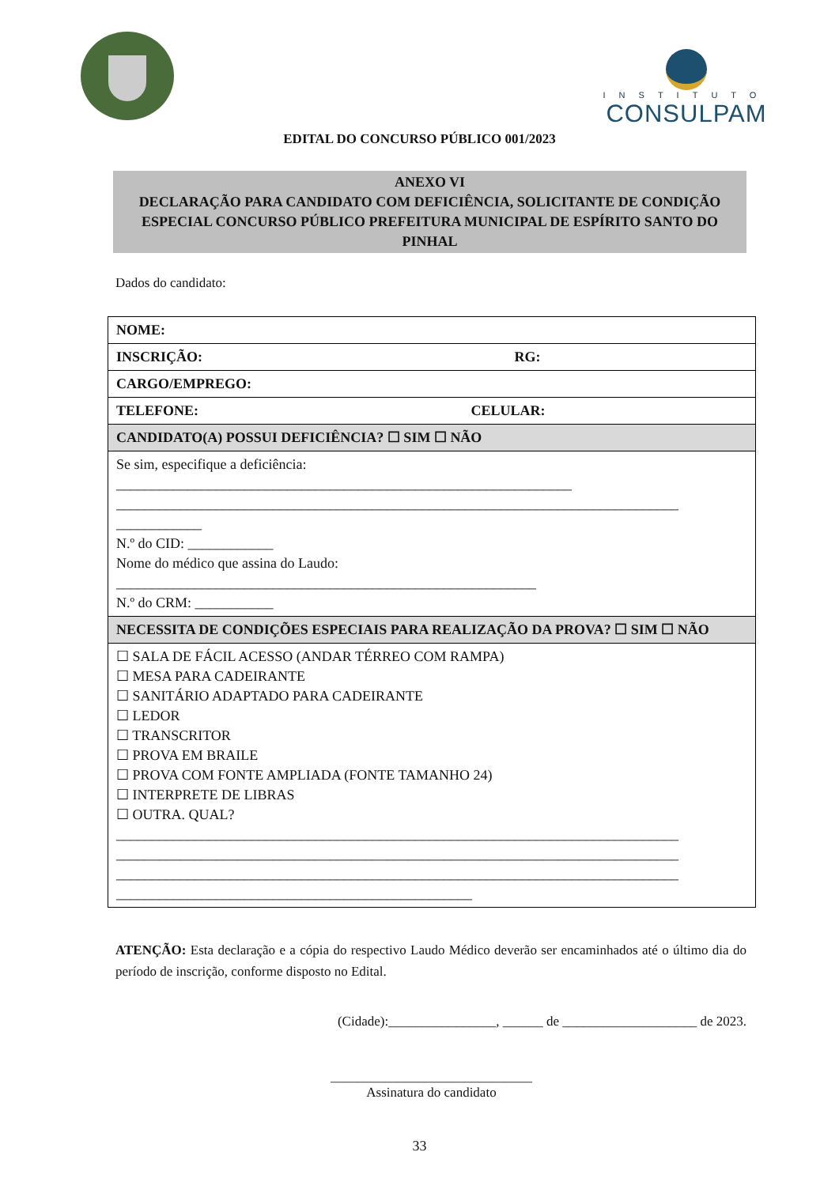INSTITUTO
CONSULPAM
EDITAL DO CONCURSO PÚBLICO 001/2023
ANEXO VI
DECLARAÇÃO PARA CANDIDATO COM DEFICIÊNCIA, SOLICITANTE DE CONDIÇÃO ESPECIAL CONCURSO PÚBLICO PREFEITURA MUNICIPAL DE ESPÍRITO SANTO DO PINHAL
Dados do candidato:
| NOME: |
| INSCRIÇÃO: RG: |
| CARGO/EMPREGO: |
| TELEFONE: CELULAR: |
| CANDIDATO(A) POSSUI DEFICIÊNCIA? ☐ SIM ☐ NÃO |
| Se sim, especifique a deficiência: ________________________________________________________________ _______________________________________________________________________________ ____________ N.º do CID: ____________ Nome do médico que assina do Laudo: ___________________________________________________________ N.º do CRM: ___________ |
| NECESSITA DE CONDIÇÕES ESPECIAIS PARA REALIZAÇÃO DA PROVA? ☐ SIM ☐ NÃO |
| ☐ SALA DE FÁCIL ACESSO (ANDAR TÉRREO COM RAMPA) ☐ MESA PARA CADEIRANTE ☐ SANITÁRIO ADAPTADO PARA CADEIRANTE ☐ LEDOR ☐ TRANSCRITOR ☐ PROVA EM BRAILE ☐ PROVA COM FONTE AMPLIADA (FONTE TAMANHO 24) ☐ INTERPRETE DE LIBRAS ☐ OUTRA. QUAL? _______________________________________________________________________________ _______________________________________________________________________________ _______________________________________________________________________________ __________________________________________________ |
ATENÇÃO: Esta declaração e a cópia do respectivo Laudo Médico deverão ser encaminhados até o último dia do período de inscrição, conforme disposto no Edital.
(Cidade):________________, ______ de ____________________ de 2023.
______________________________
Assinatura do candidato
33